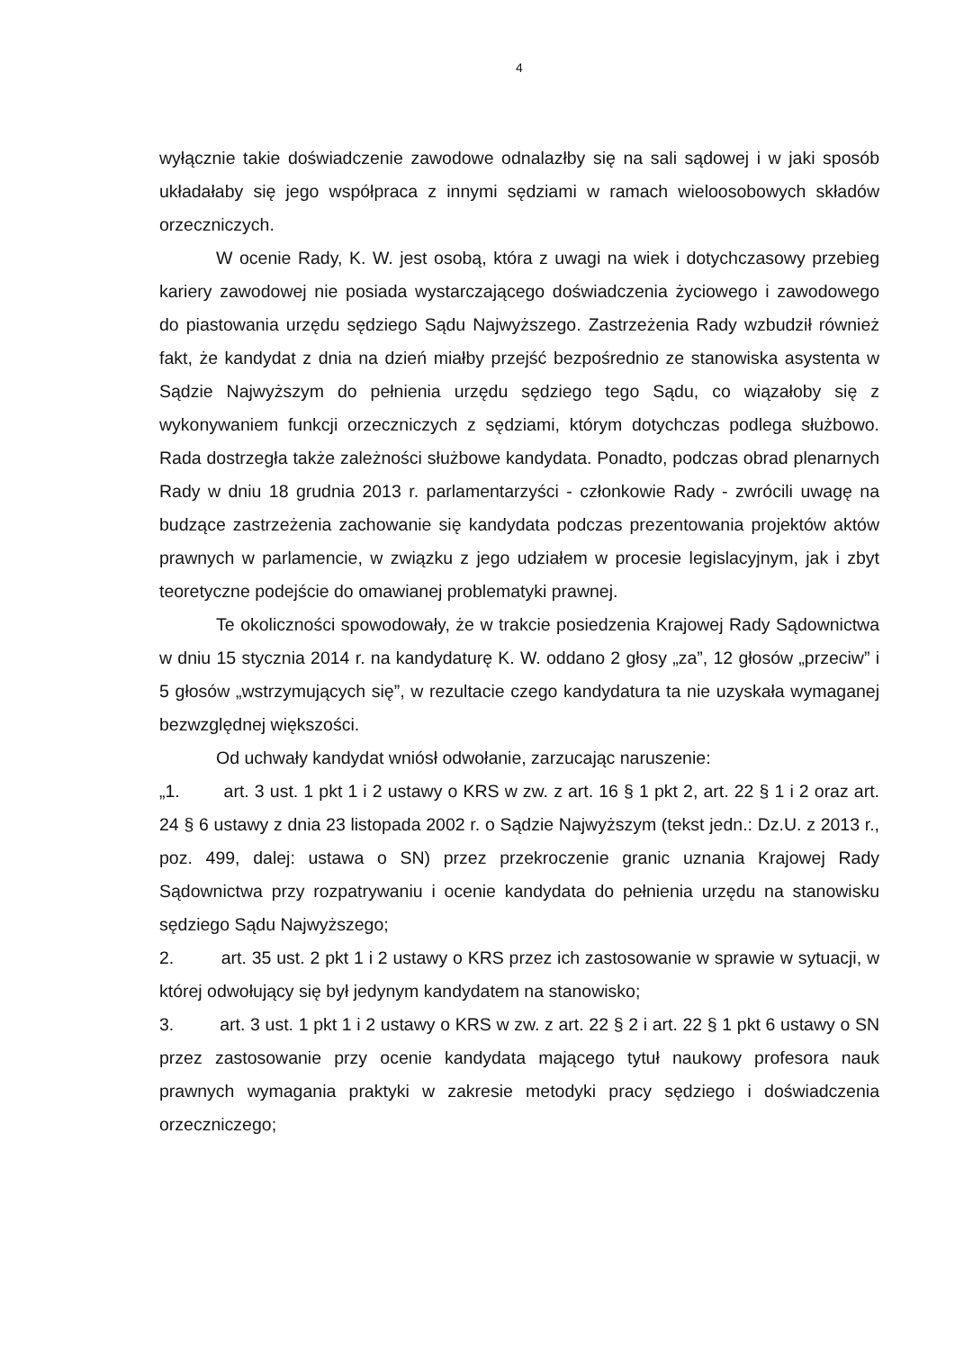4
wyłącznie takie doświadczenie zawodowe odnalazłby się na sali sądowej i w jaki sposób układałaby się jego współpraca z innymi sędziami w ramach wieloosobowych składów orzeczniczych.
W ocenie Rady, K. W. jest osobą, która z uwagi na wiek i dotychczasowy przebieg kariery zawodowej nie posiada wystarczającego doświadczenia życiowego i zawodowego do piastowania urzędu sędziego Sądu Najwyższego. Zastrzeżenia Rady wzbudził również fakt, że kandydat z dnia na dzień miałby przejść bezpośrednio ze stanowiska asystenta w Sądzie Najwyższym do pełnienia urzędu sędziego tego Sądu, co wiązałoby się z wykonywaniem funkcji orzeczniczych z sędziami, którym dotychczas podlega służbowo. Rada dostrzegła także zależności służbowe kandydata. Ponadto, podczas obrad plenarnych Rady w dniu 18 grudnia 2013 r. parlamentarzyści - członkowie Rady - zwrócili uwagę na budzące zastrzeżenia zachowanie się kandydata podczas prezentowania projektów aktów prawnych w parlamencie, w związku z jego udziałem w procesie legislacyjnym, jak i zbyt teoretyczne podejście do omawianej problematyki prawnej.
Te okoliczności spowodowały, że w trakcie posiedzenia Krajowej Rady Sądownictwa w dniu 15 stycznia 2014 r. na kandydaturę K. W. oddano 2 głosy „za”, 12 głosów „przeciw” i 5 głosów „wstrzymujących się”, w rezultacie czego kandydatura ta nie uzyskała wymaganej bezwzględnej większości.
Od uchwały kandydat wniósł odwołanie, zarzucając naruszenie:
„1. art. 3 ust. 1 pkt 1 i 2 ustawy o KRS w zw. z art. 16 § 1 pkt 2, art. 22 § 1 i 2 oraz art. 24 § 6 ustawy z dnia 23 listopada 2002 r. o Sądzie Najwyższym (tekst jedn.: Dz.U. z 2013 r., poz. 499, dalej: ustawa o SN) przez przekroczenie granic uznania Krajowej Rady Sądownictwa przy rozpatrywaniu i ocenie kandydata do pełnienia urzędu na stanowisku sędziego Sądu Najwyższego;
2. art. 35 ust. 2 pkt 1 i 2 ustawy o KRS przez ich zastosowanie w sprawie w sytuacji, w której odwołujący się był jedynym kandydatem na stanowisko;
3. art. 3 ust. 1 pkt 1 i 2 ustawy o KRS w zw. z art. 22 § 2 i art. 22 § 1 pkt 6 ustawy o SN przez zastosowanie przy ocenie kandydata mającego tytuł naukowy profesora nauk prawnych wymagania praktyki w zakresie metodyki pracy sędziego i doświadczenia orzeczniczego;